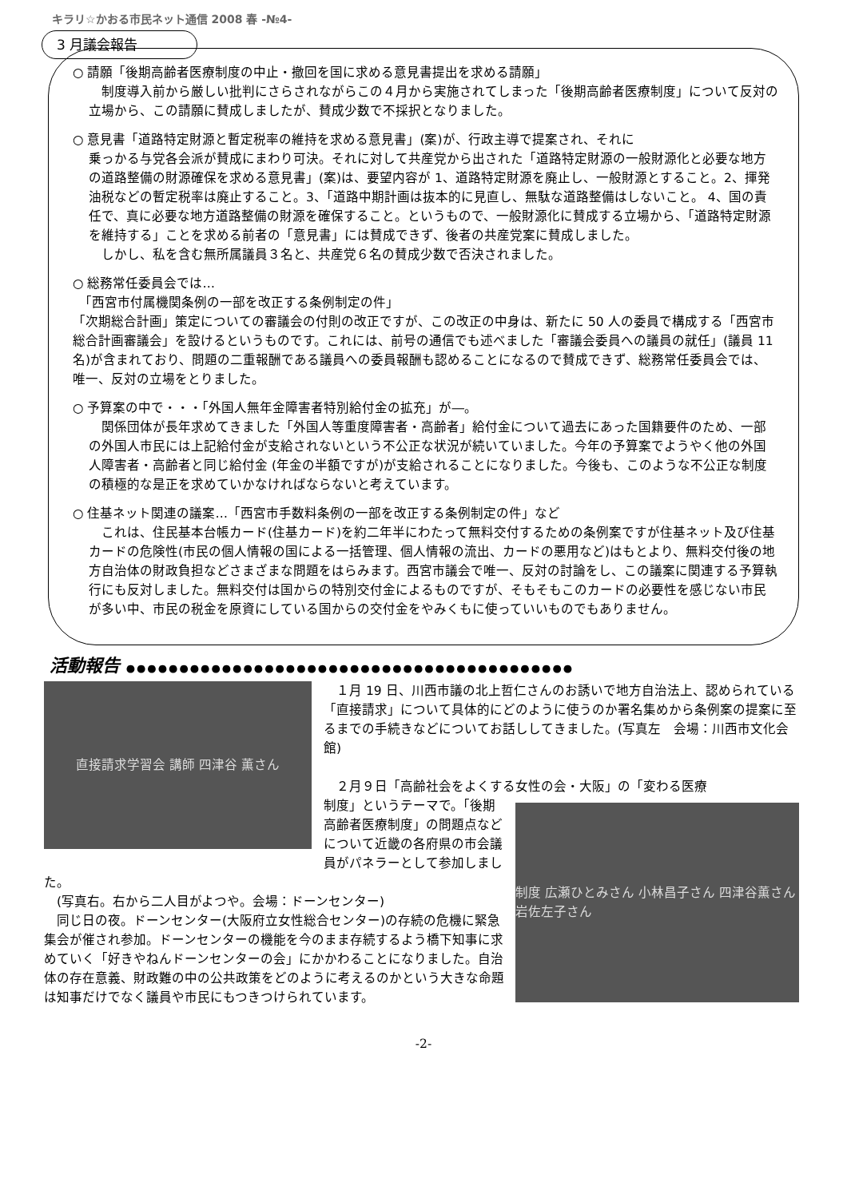キラリ☆かおる市民ネット通信 2008 春 -№4-
3 月議会報告
○ 請願「後期高齢者医療制度の中止・撤回を国に求める意見書提出を求める請願」
　制度導入前から厳しい批判にさらされながらこの４月から実施されてしまった「後期高齢者医療制度」について反対の立場から、この請願に賛成しましたが、賛成少数で不採択となりました。
○ 意見書「道路特定財源と暫定税率の維持を求める意見書」(案)が、行政主導で提案され、それに
乗っかる与党各会派が賛成にまわり可決。それに対して共産党から出された「道路特定財源の一般財源化と必要な地方の道路整備の財源確保を求める意見書」(案)は、要望内容が 1、道路特定財源を廃止し、一般財源とすること。2、揮発油税などの暫定税率は廃止すること。3、「道路中期計画は抜本的に見直し、無駄な道路整備はしないこと。 4、国の責任で、真に必要な地方道路整備の財源を確保すること。というもので、一般財源化に賛成する立場から、「道路特定財源を維持する」ことを求める前者の「意見書」には賛成できず、後者の共産党案に賛成しました。
　しかし、私を含む無所属議員３名と、共産党６名の賛成少数で否決されました。
○ 総務常任委員会では…
　「西宮市付属機関条例の一部を改正する条例制定の件」
「次期総合計画」策定についての審議会の付則の改正ですが、この改正の中身は、新たに 50 人の委員で構成する「西宮市総合計画審議会」を設けるというものです。これには、前号の通信でも述べました「審議会委員への議員の就任」(議員 11 名)が含まれており、問題の二重報酬である議員への委員報酬も認めることになるので賛成できず、総務常任委員会では、唯一、反対の立場をとりました。
○ 予算案の中で・・・「外国人無年金障害者特別給付金の拡充」が―。
　関係団体が長年求めてきました「外国人等重度障害者・高齢者」給付金について過去にあった国籍要件のため、一部の外国人市民には上記給付金が支給されないという不公正な状況が続いていました。今年の予算案でようやく他の外国人障害者・高齢者と同じ給付金 (年金の半額ですが)が支給されることになりました。今後も、このような不公正な制度の積極的な是正を求めていかなければならないと考えています。
○ 住基ネット関連の議案…「西宮市手数料条例の一部を改正する条例制定の件」など
　これは、住民基本台帳カード(住基カード)を約二年半にわたって無料交付するための条例案ですが住基ネット及び住基カードの危険性(市民の個人情報の国による一括管理、個人情報の流出、カードの悪用など)はもとより、無料交付後の地方自治体の財政負担などさまざまな問題をはらみます。西宮市議会で唯一、反対の討論をし、この議案に関連する予算執行にも反対しました。無料交付は国からの特別交付金によるものですが、そもそもこのカードの必要性を感じない市民が多い中、市民の税金を原資にしている国からの交付金をやみくもに使っていいものでもありません。
活動報告 ●●●●●●●●●●●●●●●●●●●●●●●●●●●●●●●●●●●●●●●●●●
直接請求学習会 講師 四津谷 薫さん
　１月 19 日、川西市議の北上哲仁さんのお誘いで地方自治法上、認められている「直接請求」について具体的にどのように使うのか署名集めから条例案の提案に至るまでの手続きなどについてお話ししてきました。(写真左　会場：川西市文化会館)
　２月９日「高齢社会をよくする女性の会・大阪」の「変わる医療
制度 広瀬ひとみさん 小林昌子さん 四津谷薫さん 岩佐左子さん
制度」というテーマで。「後期高齢者医療制度」の問題点などについて近畿の各府県の市会議員がパネラーとして参加しました。
　(写真右。右から二人目がよつや。会場：ドーンセンター)
　同じ日の夜。ドーンセンター(大阪府立女性総合センター)の存続の危機に緊急集会が催され参加。ドーンセンターの機能を今のまま存続するよう橋下知事に求めていく「好きやねんドーンセンターの会」にかかわることになりました。自治体の存在意義、財政難の中の公共政策をどのように考えるのかという大きな命題は知事だけでなく議員や市民にもつきつけられています。
-2-